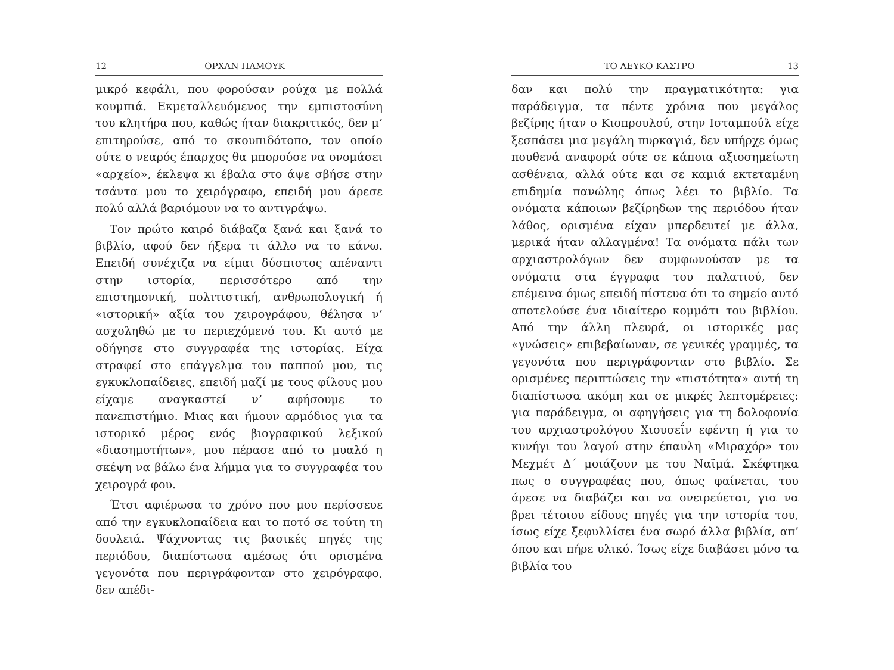12 ΟΡΧΑΝ ΠΑΜΟΥΚ
μικρό κεφάλι, που φορούσαν ρούχα με πολλά κουμπιά. Εκμεταλλευόμενος την εμπιστοσύνη του κλητήρα που, καθώς ήταν διακριτικός, δεν μ’ επιτηρούσε, από το σκουπιδότοπο, τον οποίο ούτε ο νεαρός έπαρχος θα μπορούσε να ονομάσει «αρχείο», έκλεψα κι έβαλα στο άψε σβήσε στην τσάντα μου το χειρόγραφο, επειδή μου άρεσε πολύ αλλά βαριόμουν να το αντιγράψω.
Τον πρώτο καιρό διάβαζα ξανά και ξανά το βιβλίο, αφού δεν ήξερα τι άλλο να το κάνω. Επειδή συνέχιζα να είμαι δύσπιστος απέναντι στην ιστορία, περισσότερο από την επιστημονική, πολιτιστική, ανθρωπολογική ή «ιστορική» αξία του χειρογράφου, θέλησα ν’ ασχοληθώ με το περιεχόμενό του. Κι αυτό με οδήγησε στο συγγραφέα της ιστορίας. Είχα στραφεί στο επάγγελμα του παππού μου, τις εγκυκλοπαίδειες, επειδή μαζί με τους φίλους μου είχαμε αναγκαστεί ν’ αφήσουμε το πανεπιστήμιο. Μιας και ήμουν αρμόδιος για τα ιστορικό μέρος ενός βιογραφικού λεξικού «διασημοτήτων», μου πέρασε από το μυαλό η σκέψη να βάλω ένα λήμμα για το συγγραφέα του χειρογρά φου.
Έτσι αφιέρωσα το χρόνο που μου περίσσευε από την εγκυκλοπαίδεια και το ποτό σε τούτη τη δουλειά. Ψάχνοντας τις βασικές πηγές της περιόδου, διαπίστωσα αμέσως ότι ορισμένα γεγονότα που περιγράφονταν στο χειρόγραφο, δεν απέδι-
ΤΟ ΛΕΥΚΟ ΚΑΣΤΡΟ 13
δαν και πολύ την πραγματικότητα: για παράδειγμα, τα πέντε χρόνια που μεγάλος βεζίρης ήταν ο Κιοπρουλού, στην Ισταμπούλ είχε ξεσπάσει μια μεγάλη πυρκαγιά, δεν υπήρχε όμως πουθενά αναφορά ούτε σε κάποια αξιοσημείωτη ασθένεια, αλλά ούτε και σε καμιά εκτεταμένη επιδημία πανώλης όπως λέει το βιβλίο. Τα ονόματα κάποιων βεζίρηδων της περιόδου ήταν λάθος, ορισμένα είχαν μπερδευτεί με άλλα, μερικά ήταν αλλαγμένα! Τα ονόματα πάλι των αρχιαστρολόγων δεν συμφωνούσαν με τα ονόματα στα έγγραφα του παλατιού, δεν επέμεινα όμως επειδή πίστευα ότι το σημείο αυτό αποτελούσε ένα ιδιαίτερο κομμάτι του βιβλίου. Από την άλλη πλευρά, οι ιστορικές μας «γνώσεις» επιβεβαίωναν, σε γενικές γραμμές, τα γεγονότα που περιγράφονταν στο βιβλίο. Σε ορισμένες περιπτώσεις την «πιστότητα» αυτή τη διαπίστωσα ακόμη και σε μικρές λεπτομέρειες: για παράδειγμα, οι αφηγήσεις για τη δολοφονία του αρχιαστρολόγου Χιουσεΐν εφέντη ή για το κυνήγι του λαγού στην έπαυλη «Μιραχόρ» του Μεχμέτ Δ΄ μοιάζουν με του Ναϊμά. Σκέφτηκα πως ο συγγραφέας που, όπως φαίνεται, του άρεσε να διαβάζει και να ονειρεύεται, για να βρει τέτοιου είδους πηγές για την ιστορία του, ίσως είχε ξεφυλλίσει ένα σωρό άλλα βιβλία, απ’ όπου και πήρε υλικό. Ίσως είχε διαβάσει μόνο τα βιβλία του